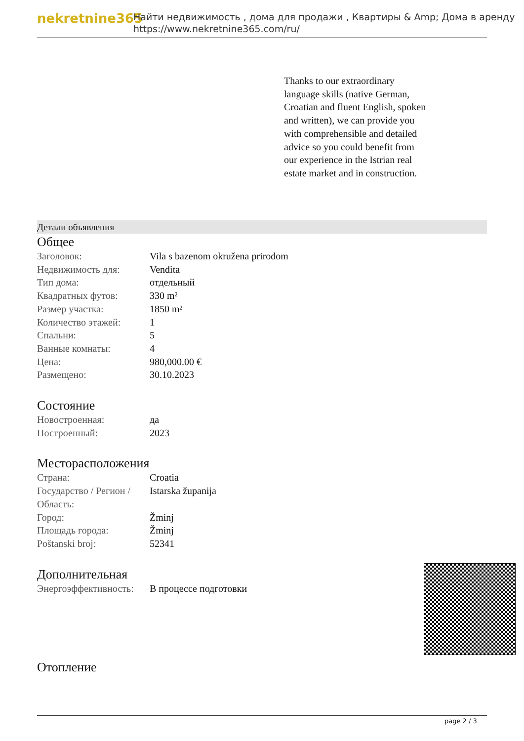nekretnine365
Найти недвижимость , дома для продажи , Квартиры & Amp; Дома в аренду
https://www.nekretnine365.com/ru/
Thanks to our extraordinary language skills (native German, Croatian and fluent English, spoken and written), we can provide you with comprehensible and detailed advice so you could benefit from our experience in the Istrian real estate market and in construction.
Детали объявления
Общее
| Заголовок: | Vila s bazenom okružena prirodom |
| Недвижимость для: | Vendita |
| Тип дома: | отдельный |
| Квадратных футов: | 330 m² |
| Размер участка: | 1850 m² |
| Количество этажей: | 1 |
| Спальни: | 5 |
| Ванные комнаты: | 4 |
| Цена: | 980,000.00 € |
| Размещено: | 30.10.2023 |
Состояние
| Новостроенная: | да |
| Построенный: | 2023 |
Месторасположения
| Страна: | Croatia |
| Государство / Регион / Область: | Istarska županija |
| Город: | Žminj |
| Площадь города: | Žminj |
| Poštanski broj: | 52341 |
Дополнительная
| Энергоэффективность: | В процессе подготовки |
Отопление
page 2 / 3